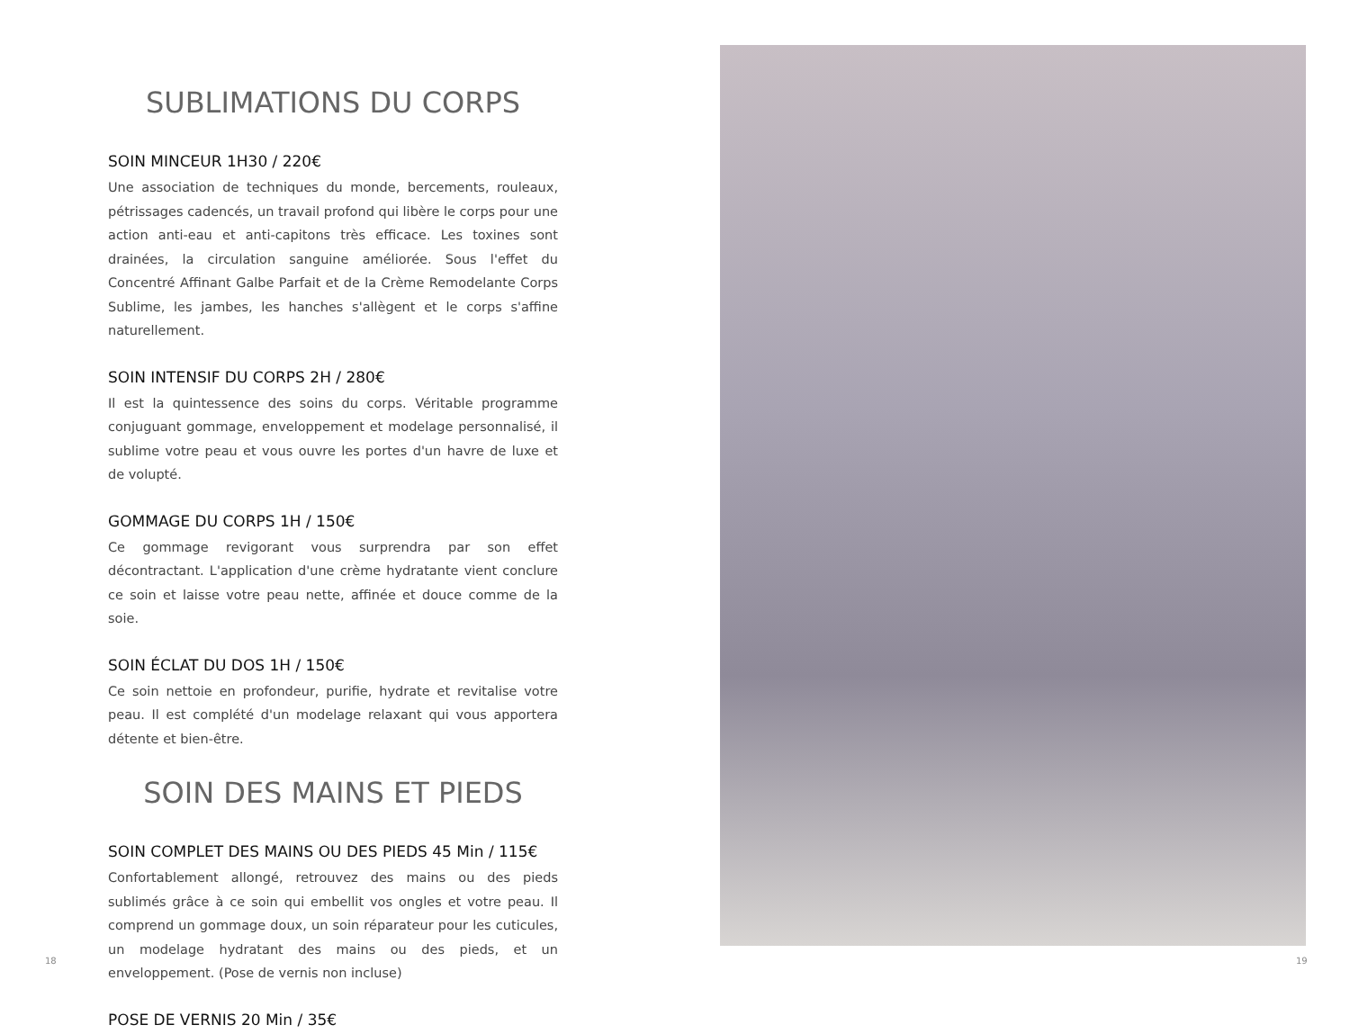SUBLIMATIONS DU CORPS
SOIN MINCEUR 1H30 / 220€
Une association de techniques du monde, bercements, rouleaux, pétrissages cadencés, un travail profond qui libère le corps pour une action anti-eau et anti-capitons très efficace. Les toxines sont drainées, la circulation sanguine améliorée. Sous l'effet du Concentré Affinant Galbe Parfait et de la Crème Remodelante Corps Sublime, les jambes, les hanches s'allègent et le corps s'affine naturellement.
SOIN INTENSIF DU CORPS 2H / 280€
Il est la quintessence des soins du corps. Véritable programme conjuguant gommage, enveloppement et modelage personnalisé, il sublime votre peau et vous ouvre les portes d'un havre de luxe et de volupté.
GOMMAGE DU CORPS 1H / 150€
Ce gommage revigorant vous surprendra par son effet décontractant. L'application d'une crème hydratante vient conclure ce soin et laisse votre peau nette, affinée et douce comme de la soie.
SOIN ÉCLAT DU DOS 1H / 150€
Ce soin nettoie en profondeur, purifie, hydrate et revitalise votre peau. Il est complété d'un modelage relaxant qui vous apportera détente et bien-être.
SOIN DES MAINS ET PIEDS
SOIN COMPLET DES MAINS OU DES PIEDS 45 Min / 115€
Confortablement allongé, retrouvez des mains ou des pieds sublimés grâce à ce soin qui embellit vos ongles et votre peau. Il comprend un gommage doux, un soin réparateur pour les cuticules, un modelage hydratant des mains ou des pieds, et un enveloppement. (Pose de vernis non incluse)
POSE DE VERNIS 20 Min / 35€
18 19